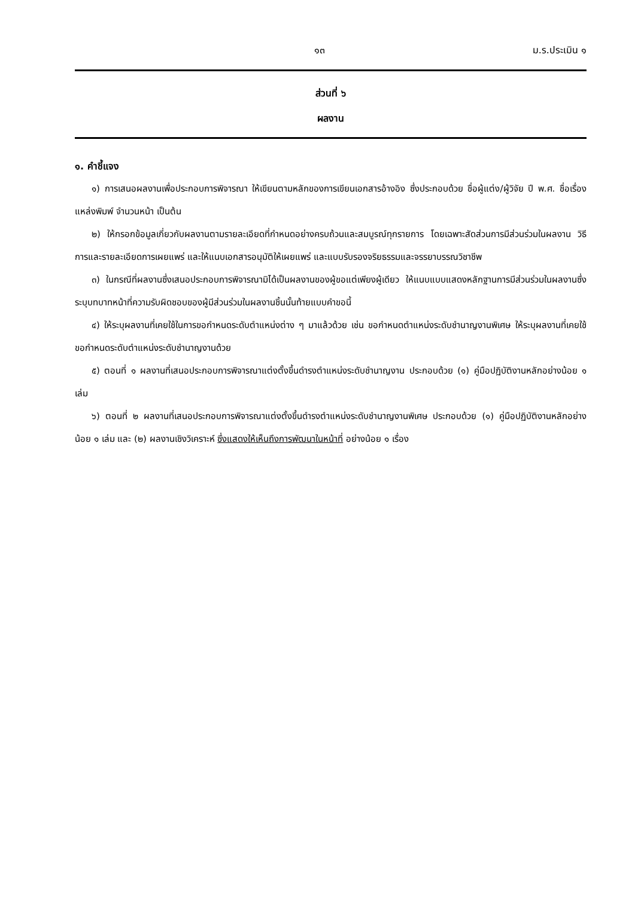๑๓ ม.ร.ประเมิน ๑
ส่วนที่ ๖
ผลงาน
๑. คำชี้แจง
๑) การเสนอผลงานเพื่อประกอบการพิจารณา ให้เขียนตามหลักของการเขียนเอกสารอ้างอิง ซึ่งประกอบด้วย ชื่อผู้แต่ง/ผู้วิจัย ปี พ.ศ. ชื่อเรื่อง แหล่งพิมพ์ จำนวนหน้า เป็นต้น
๒) ให้กรอกข้อมูลเกี่ยวกับผลงานตามรายละเอียดที่กำหนดอย่างครบถ้วนและสมบูรณ์ทุกรายการ โดยเฉพาะสัดส่วนการมีส่วนร่วมในผลงาน วิธีการและรายละเอียดการเผยแพร่ และให้แนบเอกสารอนุมัติให้เผยแพร่ และแบบรับรองจริยธรรมและจรรยาบรรณวิชาชีพ
๓) ในกรณีที่ผลงานซึ่งเสนอประกอบการพิจารณามิได้เป็นผลงานของผู้ขอแต่เพียงผู้เดียว ให้แนบแบบแสดงหลักฐานการมีส่วนร่วมในผลงานซึ่งระบุบทบาทหน้าที่ความรับผิดชอบของผู้มีส่วนร่วมในผลงานชิ้นนั้นท้ายแบบคำขอนี้
๔) ให้ระบุผลงานที่เคยใช้ในการขอกำหนดระดับตำแหน่งต่าง ๆ มาแล้วด้วย เช่น ขอกำหนดตำแหน่งระดับชำนาญงานพิเศษ ให้ระบุผลงานที่เคยใช้ขอกำหนดระดับตำแหน่งระดับชำนาญงานด้วย
๕) ตอนที่ ๑ ผลงานที่เสนอประกอบการพิจารณาแต่งตั้งขึ้นดำรงตำแหน่งระดับชำนาญงาน ประกอบด้วย (๑) คู่มือปฏิบัติงานหลักอย่างน้อย ๑ เล่ม
๖) ตอนที่ ๒ ผลงานที่เสนอประกอบการพิจารณาแต่งตั้งขึ้นดำรงตำแหน่งระดับชำนาญงานพิเศษ ประกอบด้วย (๑) คู่มือปฏิบัติงานหลักอย่างน้อย ๑ เล่ม และ (๒) ผลงานเชิงวิเคราะห์ ซึ่งแสดงให้เห็นถึงการพัฒนาในหน้าที่ อย่างน้อย ๑ เรื่อง